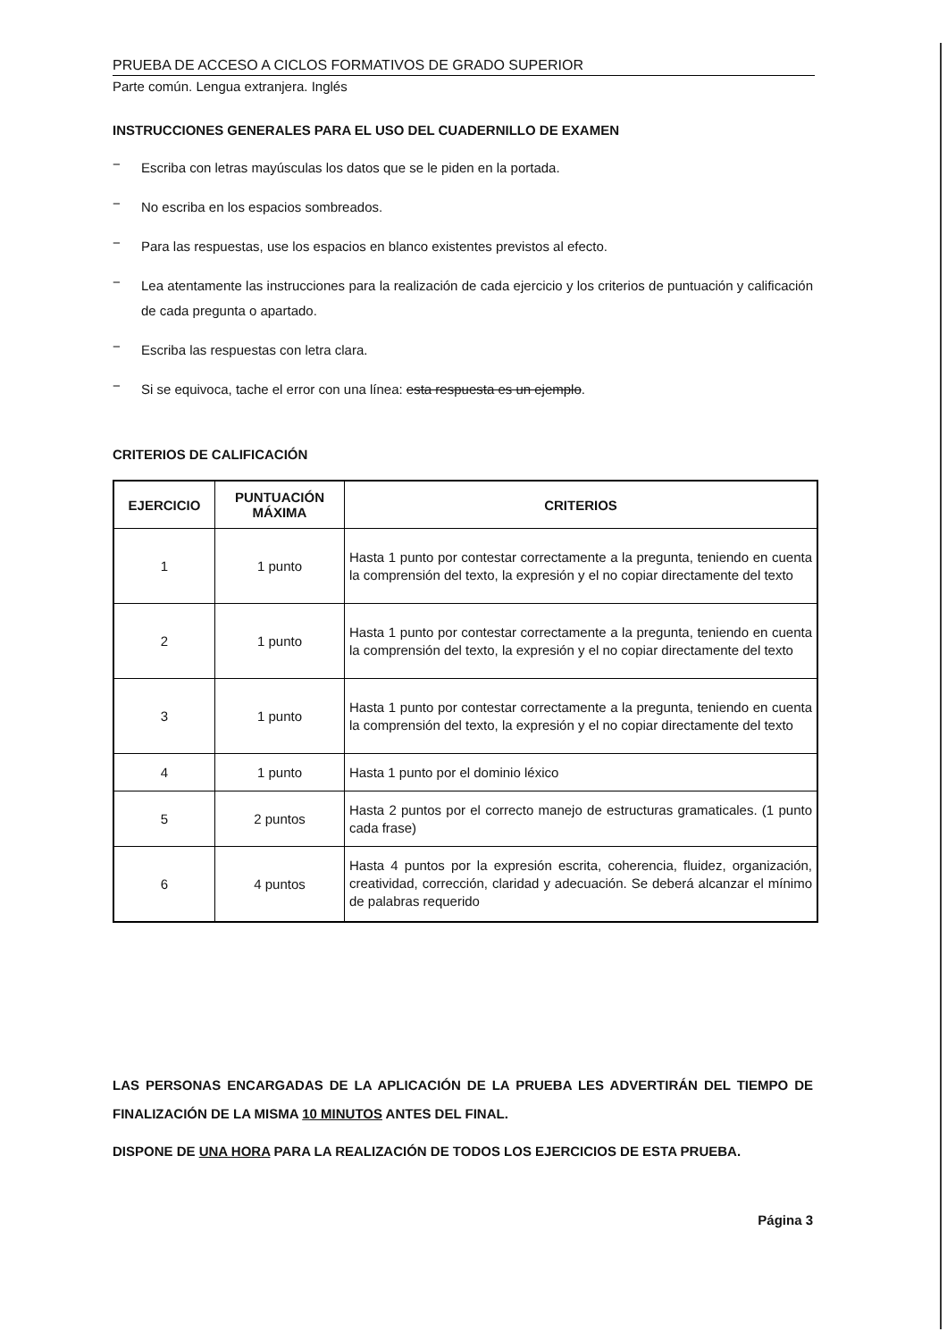PRUEBA DE ACCESO A CICLOS FORMATIVOS DE GRADO SUPERIOR
Parte común. Lengua extranjera. Inglés
INSTRUCCIONES GENERALES PARA EL USO DEL CUADERNILLO DE EXAMEN
− Escriba con letras mayúsculas los datos que se le piden en la portada.
− No escriba en los espacios sombreados.
− Para las respuestas, use los espacios en blanco existentes previstos al efecto.
− Lea atentamente las instrucciones para la realización de cada ejercicio y los criterios de puntuación y calificación de cada pregunta o apartado.
− Escriba las respuestas con letra clara.
− Si se equivoca, tache el error con una línea: esta respuesta es un ejemplo.
CRITERIOS DE CALIFICACIÓN
| EJERCICIO | PUNTUACIÓN MÁXIMA | CRITERIOS |
| --- | --- | --- |
| 1 | 1 punto | Hasta 1 punto por contestar correctamente a la pregunta, teniendo en cuenta la comprensión del texto, la expresión y el no copiar directamente del texto |
| 2 | 1 punto | Hasta 1 punto por contestar correctamente a la pregunta, teniendo en cuenta la comprensión del texto, la expresión y el no copiar directamente del texto |
| 3 | 1 punto | Hasta 1 punto por contestar correctamente a la pregunta, teniendo en cuenta la comprensión del texto, la expresión y el no copiar directamente del texto |
| 4 | 1 punto | Hasta 1 punto por el dominio léxico |
| 5 | 2 puntos | Hasta 2 puntos por el correcto manejo de estructuras gramaticales. (1 punto cada frase) |
| 6 | 4 puntos | Hasta 4 puntos por la expresión escrita, coherencia, fluidez, organización, creatividad, corrección, claridad y adecuación. Se deberá alcanzar el mínimo de palabras requerido |
LAS PERSONAS ENCARGADAS DE LA APLICACIÓN DE LA PRUEBA LES ADVERTIRÁN DEL TIEMPO DE FINALIZACIÓN DE LA MISMA 10 MINUTOS ANTES DEL FINAL.
DISPONE DE UNA HORA PARA LA REALIZACIÓN DE TODOS LOS EJERCICIOS DE ESTA PRUEBA.
Página 3